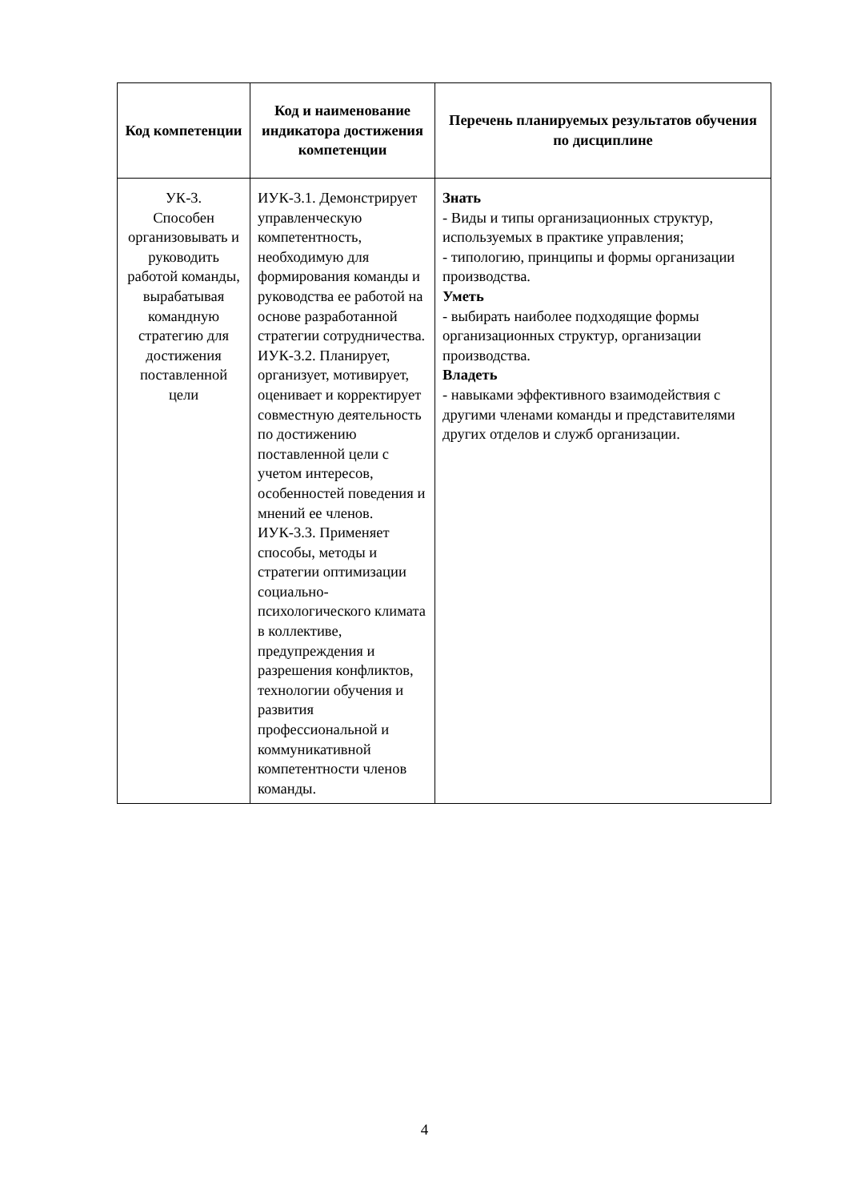| Код компетенции | Код и наименование индикатора достижения компетенции | Перечень планируемых результатов обучения по дисциплине |
| --- | --- | --- |
| УК-3. Способен организовывать и руководить работой команды, вырабатывая командную стратегию для достижения поставленной цели | ИУК-3.1. Демонстрирует управленческую компетентность, необходимую для формирования команды и руководства ее работой на основе разработанной стратегии сотрудничества. ИУК-3.2. Планирует, организует, мотивирует, оценивает и корректирует совместную деятельность по достижению поставленной цели с учетом интересов, особенностей поведения и мнений ее членов. ИУК-3.3. Применяет способы, методы и стратегии оптимизации социально-психологического климата в коллективе, предупреждения и разрешения конфликтов, технологии обучения и развития профессиональной и коммуникативной компетентности членов команды. | Знать - Виды и типы организационных структур, используемых в практике управления; - типологию, принципы и формы организации производства. Уметь - выбирать наиболее подходящие формы организационных структур, организации производства. Владеть - навыками эффективного взаимодействия с другими членами команды и представителями других отделов и служб организации. |
4